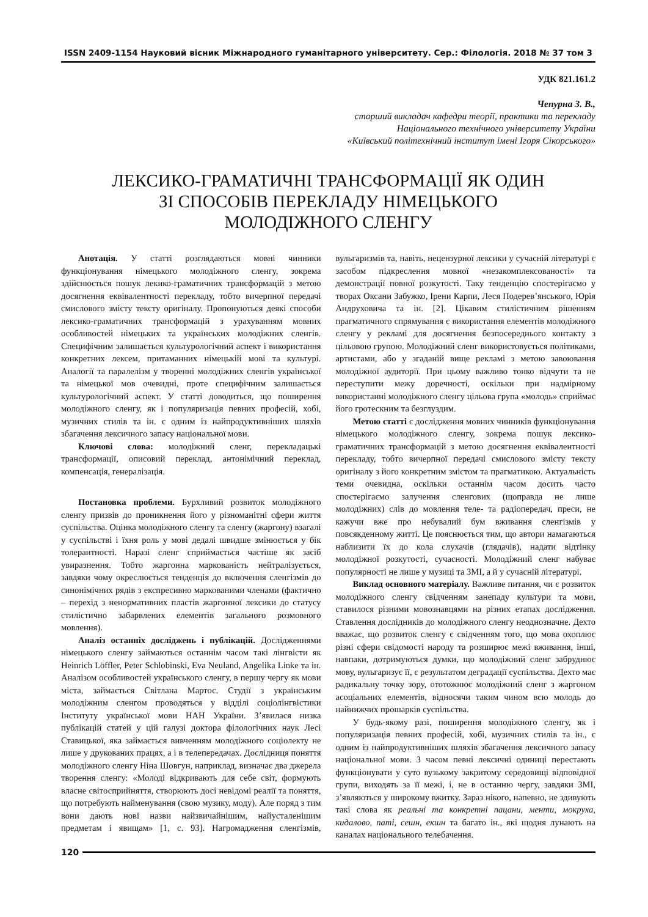ISSN 2409-1154 Науковий вісник Міжнародного гуманітарного університету. Сер.: Філологія. 2018 № 37 том 3
УДК 821.161.2
Чепурна З. В.,
старший викладач кафедри теорії, практики та перекладу
Національного технічного університету України
«Київський політехнічний інститут імені Ігоря Сікорського»
ЛЕКСИКО-ГРАМАТИЧНІ ТРАНСФОРМАЦІЇ ЯК ОДИН
ЗІ СПОСОБІВ ПЕРЕКЛАДУ НІМЕЦЬКОГО
МОЛОДІЖНОГО СЛЕНГУ
Анотація. У статті розглядаються мовні чинники функціонування німецького молодіжного сленгу, зокрема здійснюється пошук лекико-граматичних трансформацій з метою досягнення еквівалентності перекладу, тобто вичерпної передачі смислового змісту тексту оригіналу. Пропонуються деякі способи лексико-граматичних трансформацій з урахуванням мовних особливостей німецьких та українських молодіжних сленгів. Специфічним залишається культурологічний аспект і використання конкретних лексем, притаманних німецькій мові та культурі. Аналогії та паралелізм у творенні молодіжних сленгів української та німецької мов очевидні, проте специфічним залишається культурологічний аспект. У статті доводиться, що поширення молодіжного сленгу, як і популяризація певних професій, хобі, музичних стилів та ін. є одним із найпродуктивніших шляхів збагачення лексичного запасу національної мови.
Ключові слова: молодіжний сленг, перекладацькі трансформації, описовий переклад, антонімічний переклад, компенсація, генералізація.
Постановка проблеми. Бурхливий розвиток молодіжного сленгу призвів до проникнення його у різноманітні сфери життя суспільства. Оцінка молодіжного сленгу та сленгу (жаргону) взагалі у суспільстві і їхня роль у мові дедалі швидше змінюється у бік толерантності. Наразі сленг сприймається частіше як засіб увиразнення. Тобто жаргонна маркованість нейтралізується, завдяки чому окреслюється тенденція до включення сленгізмів до синонімічних рядів з експресивно маркованими членами (фактично – перехід з ненормативних пластів жаргонної лексики до статусу стилістично забарвлених елементів загального розмовного мовлення).
Аналіз останніх досліджень і публікацій. Дослідженнями німецького сленгу займаються останнім часом такі лінгвісти як Heinrich Löffler, Peter Schlobinski, Eva Neuland, Angelika Linke та ін. Аналізом особливостей українського сленгу, в першу чергу як мови міста, займається Світлана Мартос. Студії з українським молодіжним сленгом проводяться у відділі соціолінгвістики Інституту української мови НАН України. З’явилася низка публікацій статей у цій галузі доктора філологічних наук Лесі Ставицької, яка займається вивченням молодіжного соціолекту не лише у друкованих працях, а і в телепередачах. Дослідниця поняття молодіжного сленгу Ніна Шовгун, наприклад, визначає два джерела творення сленгу: «Молоді відкривають для себе світ, формують власне світосприйняття, створюють досі невідомі реалії та поняття, що потребують найменування (свою музику, моду). Але поряд з тим вони дають нові назви найзвичайнішим, найусталенішим предметам і явищам» [1, с. 93]. Нагромадження сленгізмів, вульгаризмів та, навіть, нецензурної лексики у сучасній літературі є засобом підкреслення мовної «незакомплексованості» та демонстрації повної розкутості. Таку тенденцію спостерігаємо у творах Оксани Забужко, Ірени Карпи, Леся Подерев’янського, Юрія Андруховича та ін. [2]. Цікавим стилістичним рішенням прагматичного спрямування є використання елементів молодіжного сленгу у рекламі для досягнення безпосереднього контакту з цільовою групою. Молодіжний сленг використовується політиками, артистами, або у згаданій вище рекламі з метою завоювання молодіжної аудиторії. При цьому важливо тонко відчути та не переступити межу доречності, оскільки при надмірному використанні молодіжного сленгу цільова група «молодь» сприймає його гротескним та безглуздим.
Метою статті є дослідження мовних чинників функціонування німецького молодіжного сленгу, зокрема пошук лексико-граматичних трансформацій з метою досягнення еквівалентності перекладу, тобто вичерпної передачі смислового змісту тексту оригіналу з його конкретним змістом та прагматикою. Актуальність теми очевидна, оскільки останнім часом досить часто спостерігаємо залучення сленгових (щоправда не лише молодіжних) слів до мовлення теле- та радіопередач, преси, не кажучи вже про небувалий бум вживання сленгізмів у повсякденному житті. Це пояснюється тим, що автори намагаються наблизити їх до кола слухачів (глядачів), надати відтінку молодіжної розкутості, сучасності. Молодіжний сленг набуває популярності не лише у музиці та ЗМІ, а й у сучасній літературі.
Виклад основного матеріалу. Важливе питання, чи є розвиток молодіжного сленгу свідченням занепаду культури та мови, ставилося різними мовознавцями на різних етапах дослідження. Ставлення дослідників до молодіжного сленгу неоднозначне. Дехто вважає, що розвиток сленгу є свідченням того, що мова охоплює різні сфери свідомості народу та розширює межі вживання, інші, навпаки, дотримуються думки, що молодіжний сленг забруднює мову, вульгаризує її, є результатом деградації суспільства. Дехто має радикальну точку зору, ототожнює молодіжний сленг з жаргоном асоціальних елементів, відносячи таким чином всю молодь до найнижчих прошарків суспільства.
У будь-якому разі, поширення молодіжного сленгу, як і популяризація певних професій, хобі, музичних стилів та ін., є одним із найпродуктивніших шляхів збагачення лексичного запасу національної мови. З часом певні лексичні одиниці перестають функціонувати у суто вузькому закритому середовищі відповідної групи, виходять за її межі, і, не в останню чергу, завдяки ЗМІ, з’являються у широкому вжитку. Зараз нікого, напевно, не здивують такі слова як реальні та конкретні пацани, менти, мокруха, кидалово, паті, сешн, екшн та багато ін., які щодня лунають на каналах національного телебачення.
120